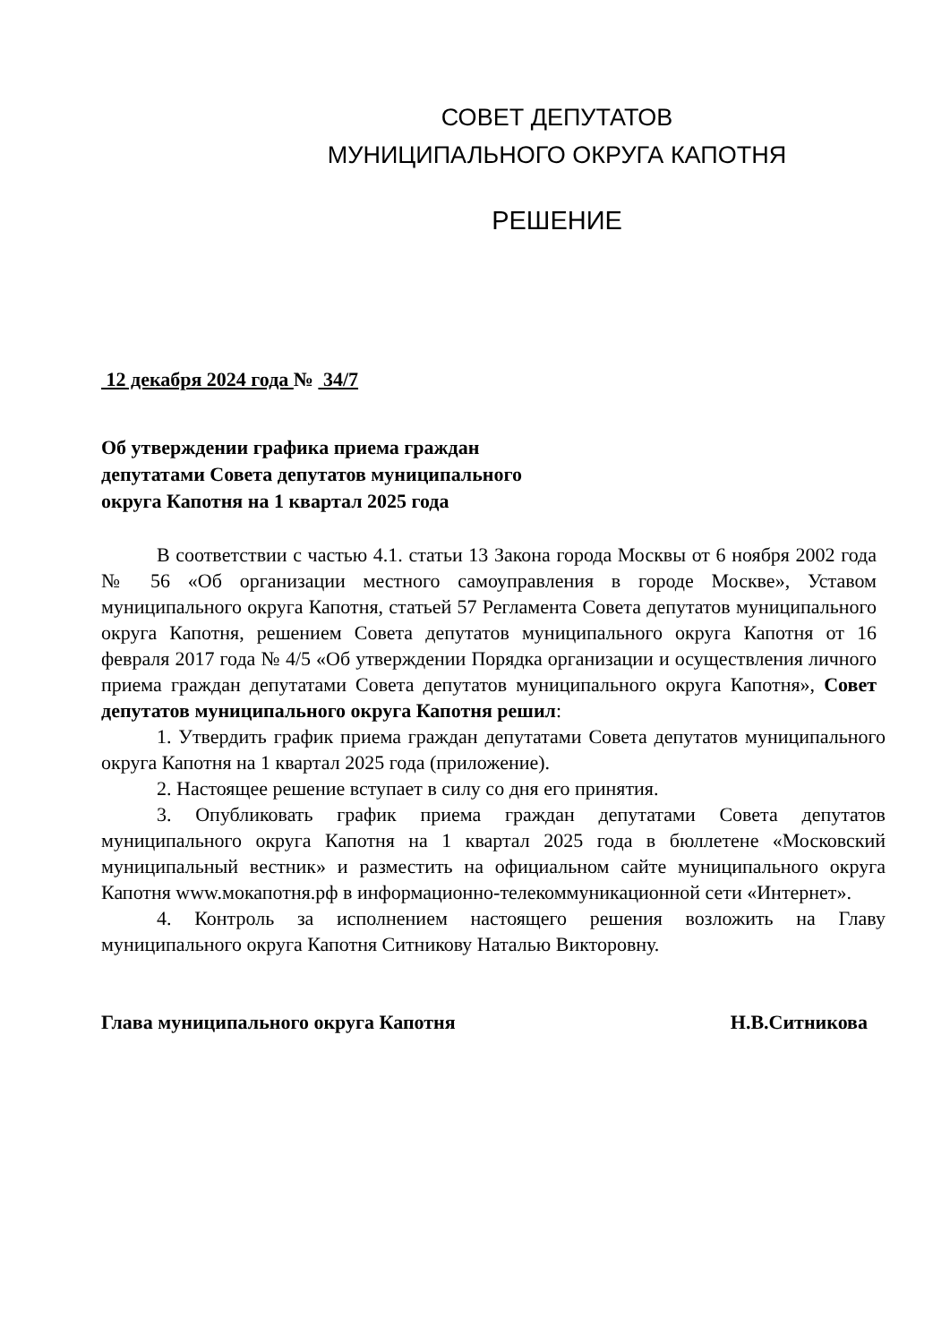СОВЕТ ДЕПУТАТОВ
МУНИЦИПАЛЬНОГО ОКРУГА КАПОТНЯ
РЕШЕНИЕ
12 декабря 2024 года № 34/7
Об утверждении графика приема граждан
депутатами Совета депутатов муниципального
округа Капотня на 1 квартал 2025 года
В соответствии с частью 4.1. статьи 13 Закона города Москвы от 6 ноября 2002 года № 56 «Об организации местного самоуправления в городе Москве», Уставом муниципального округа Капотня, статьей 57 Регламента Совета депутатов муниципального округа Капотня, решением Совета депутатов муниципального округа Капотня от 16 февраля 2017 года № 4/5 «Об утверждении Порядка организации и осуществления личного приема граждан депутатами Совета депутатов муниципального округа Капотня», Совет депутатов муниципального округа Капотня решил:
1. Утвердить график приема граждан депутатами Совета депутатов муниципального округа Капотня на 1 квартал 2025 года (приложение).
2. Настоящее решение вступает в силу со дня его принятия.
3. Опубликовать график приема граждан депутатами Совета депутатов муниципального округа Капотня на 1 квартал 2025 года в бюллетене «Московский муниципальный вестник» и разместить на официальном сайте муниципального округа Капотня www.мокапотня.рф в информационно-телекоммуникационной сети «Интернет».
4. Контроль за исполнением настоящего решения возложить на Главу муниципального округа Капотня Ситникову Наталью Викторовну.
Глава муниципального округа Капотня Н.В.Ситникова